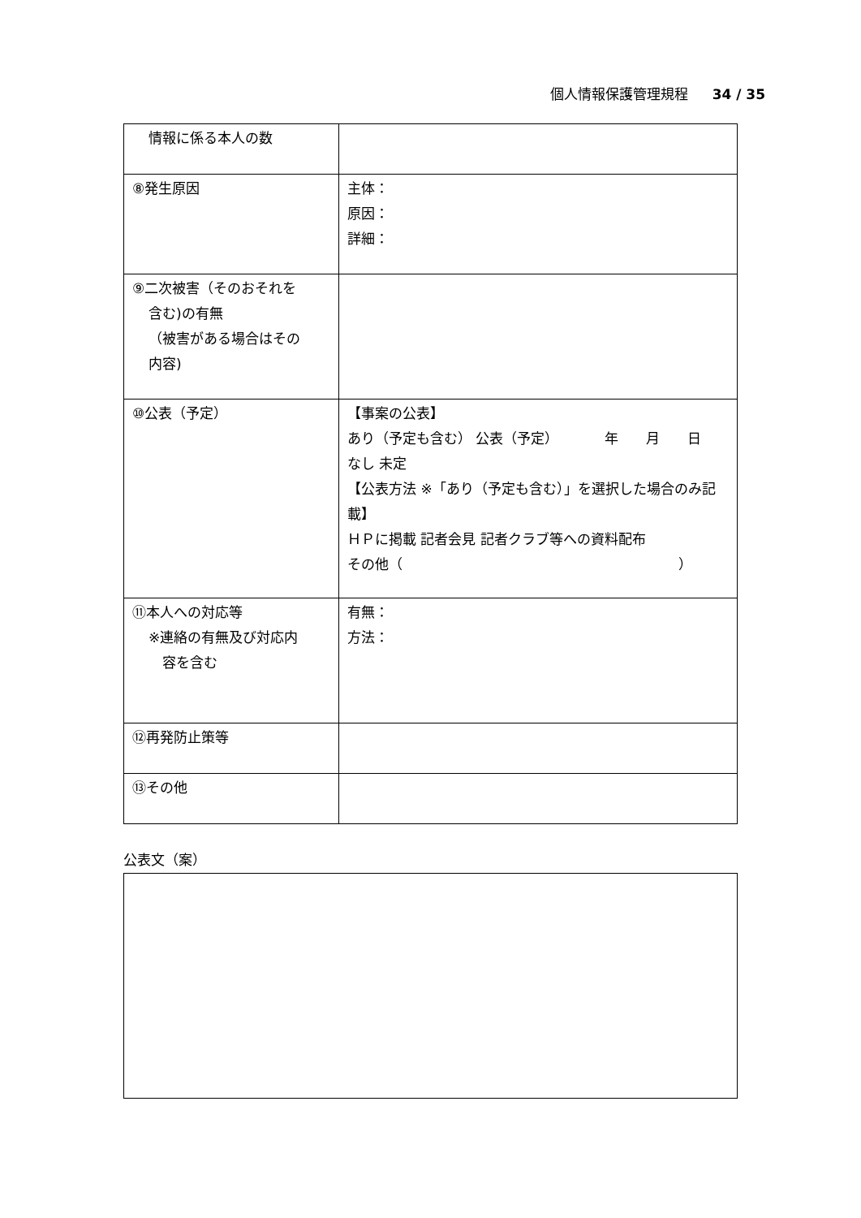個人情報保護管理規程 34 / 35
| 情報に係る本人の数 | |
| ⑧発生原因 | 主体： 原因： 詳細： |
| ⑨二次被害（そのおそれを 含む)の有無 （被害がある場合はその 内容) | |
| ⑩公表（予定） | 【事案の公表】 あり（予定も含む） 公表（予定） 年 月 日 なし 未定 【公表方法 ※「あり（予定も含む）」を選択した場合のみ記載】 ＨＰに掲載 記者会見 記者クラブ等への資料配布 その他（ ） |
| ⑪本人への対応等 ※連絡の有無及び対応内 容を含む | 有無： 方法： |
| ⑫再発防止策等 | |
| ⑬その他 | |
公表文（案）